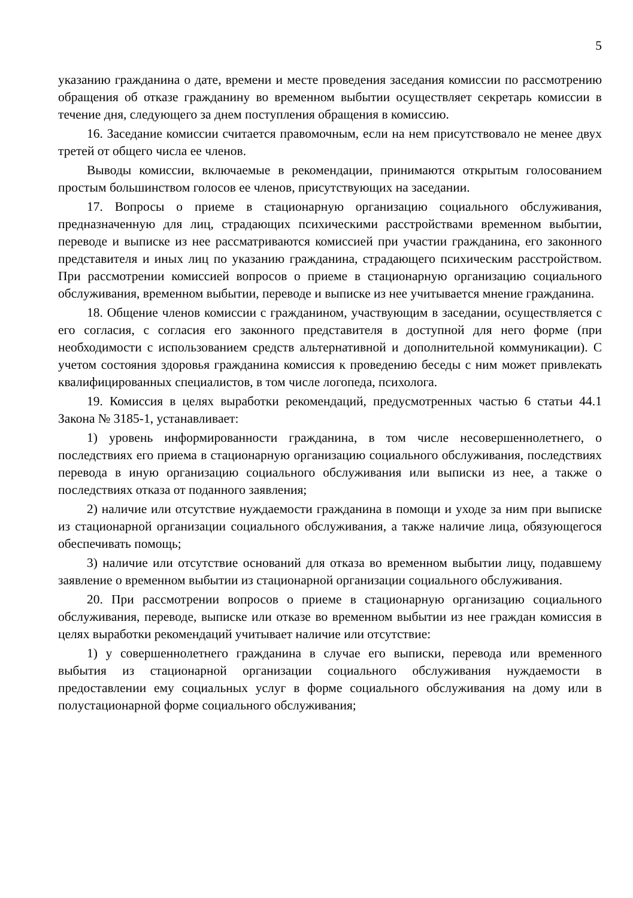5
указанию гражданина о дате, времени и месте проведения заседания комиссии по рассмотрению обращения об отказе гражданину во временном выбытии осуществляет секретарь комиссии в течение дня, следующего за днем поступления обращения в комиссию.
16. Заседание комиссии считается правомочным, если на нем присутствовало не менее двух третей от общего числа ее членов.
Выводы комиссии, включаемые в рекомендации, принимаются открытым голосованием простым большинством голосов ее членов, присутствующих на заседании.
17. Вопросы о приеме в стационарную организацию социального обслуживания, предназначенную для лиц, страдающих психическими расстройствами временном выбытии, переводе и выписке из нее рассматриваются комиссией при участии гражданина, его законного представителя и иных лиц по указанию гражданина, страдающего психическим расстройством. При рассмотрении комиссией вопросов о приеме в стационарную организацию социального обслуживания, временном выбытии, переводе и выписке из нее учитывается мнение гражданина.
18. Общение членов комиссии с гражданином, участвующим в заседании, осуществляется с его согласия, с согласия его законного представителя в доступной для него форме (при необходимости с использованием средств альтернативной и дополнительной коммуникации). С учетом состояния здоровья гражданина комиссия к проведению беседы с ним может привлекать квалифицированных специалистов, в том числе логопеда, психолога.
19. Комиссия в целях выработки рекомендаций, предусмотренных частью 6 статьи 44.1 Закона № 3185-1, устанавливает:
1) уровень информированности гражданина, в том числе несовершеннолетнего, о последствиях его приема в стационарную организацию социального обслуживания, последствиях перевода в иную организацию социального обслуживания или выписки из нее, а также о последствиях отказа от поданного заявления;
2) наличие или отсутствие нуждаемости гражданина в помощи и уходе за ним при выписке из стационарной организации социального обслуживания, а также наличие лица, обязующегося обеспечивать помощь;
3) наличие или отсутствие оснований для отказа во временном выбытии лицу, подавшему заявление о временном выбытии из стационарной организации социального обслуживания.
20. При рассмотрении вопросов о приеме в стационарную организацию социального обслуживания, переводе, выписке или отказе во временном выбытии из нее граждан комиссия в целях выработки рекомендаций учитывает наличие или отсутствие:
1) у совершеннолетнего гражданина в случае его выписки, перевода или временного выбытия из стационарной организации социального обслуживания нуждаемости в предоставлении ему социальных услуг в форме социального обслуживания на дому или в полустационарной форме социального обслуживания;